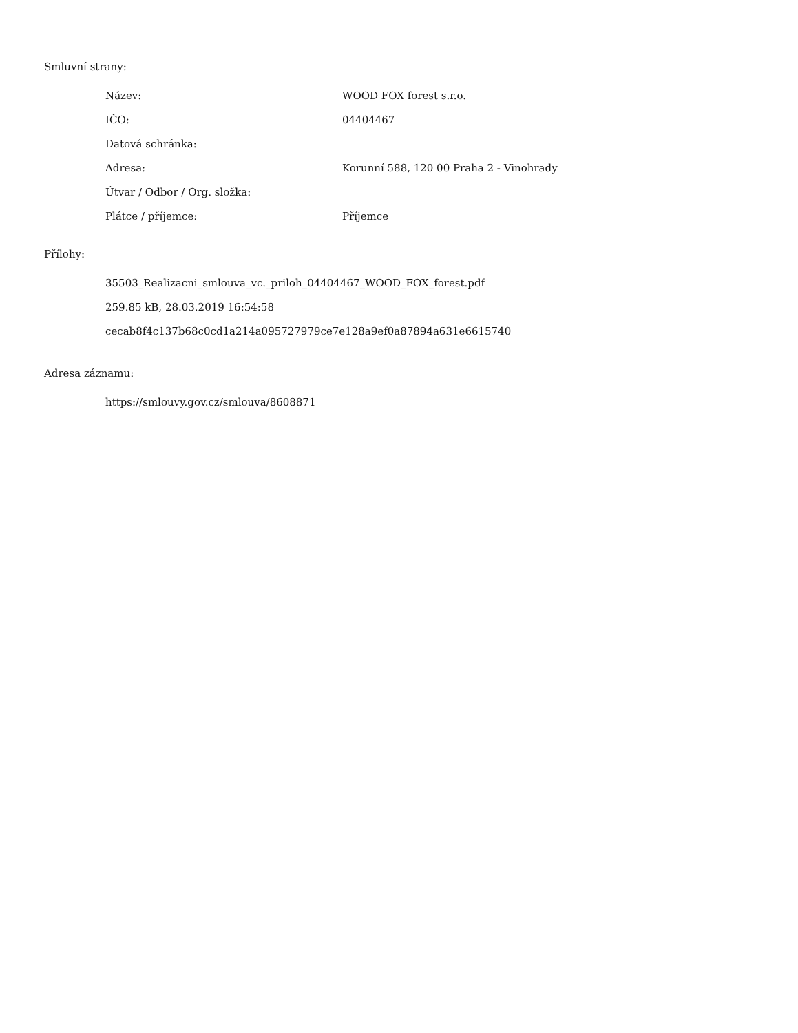Smluvní strany:
| Název: | WOOD FOX forest s.r.o. |
| IČO: | 04404467 |
| Datová schránka: | |
| Adresa: | Korunní 588, 120 00 Praha 2 - Vinohrady |
| Útvar / Odbor / Org. složka: | |
| Plátce / příjemce: | Příjemce |
Přílohy:
35503_Realizacni_smlouva_vc._priloh_04404467_WOOD_FOX_forest.pdf
259.85 kB, 28.03.2019 16:54:58
cecab8f4c137b68c0cd1a214a095727979ce7e128a9ef0a87894a631e6615740
Adresa záznamu:
https://smlouvy.gov.cz/smlouva/8608871